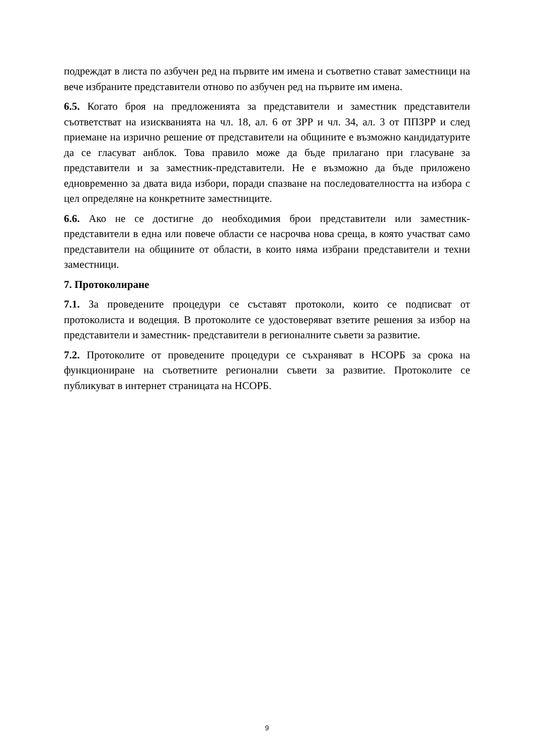подреждат в листа по азбучен ред на първите им имена и съответно стават заместници на вече избраните представители отново по азбучен ред на първите им имена.
6.5. Когато броя на предложенията за представители и заместник представители съответстват на изискванията на чл. 18, ал. 6 от ЗРР и чл. 34, ал. 3 от ППЗРР и след приемане на изрично решение от представители на общините е възможно кандидатурите да се гласуват анблок. Това правило може да бъде прилагано при гласуване за представители и за заместник-представители. Не е възможно да бъде приложено едновременно за двата вида избори, поради спазване на последователността на избора с цел определяне на конкретните заместниците.
6.6. Ако не се достигне до необходимия брои представители или заместник-представители в една или повече области се насрочва нова среща, в която участват само представители на общините от области, в които няма избрани представители и техни заместници.
7. Протоколиране
7.1. За проведените процедури се съставят протоколи, които се подписват от протоколиста и водещия. В протоколите се удостоверяват взетите решения за избор на представители и заместник- представители в регионалните съвети за развитие.
7.2. Протоколите от проведените процедури се съхраняват в НСОРБ за срока на функциониране на съответните регионални съвети за развитие. Протоколите се публикуват в интернет страницата на НСОРБ.
9